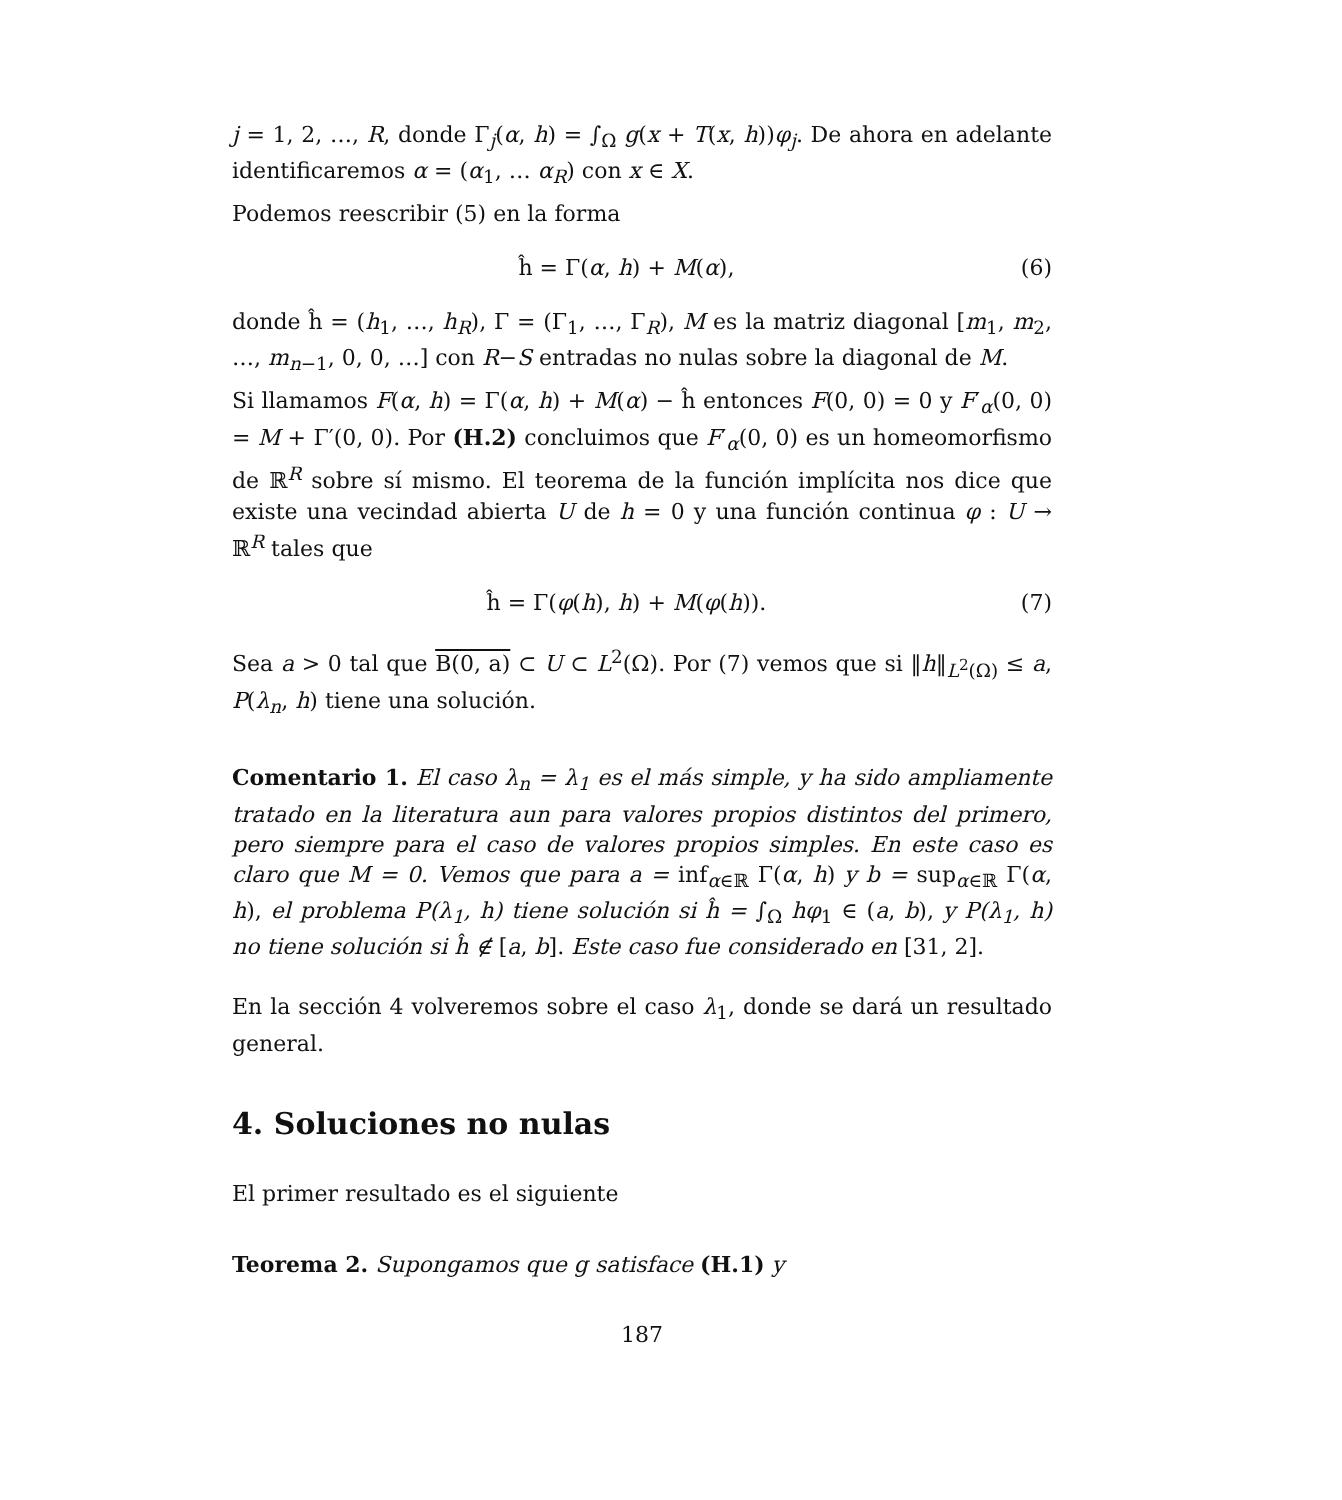j = 1, 2, …, R, donde Γ<sub>j</sub>(α, h) = ∫<sub>Ω</sub> g(x + T(x, h))φ<sub>j</sub>. De ahora en adelante identificaremos α = (α<sub>1</sub>, … α<sub>R</sub>) con x ∈ X.
Podemos reescribir (5) en la forma
ĥ = Γ(α, h) + M(α), (6)
donde ĥ = (h<sub>1</sub>, …, h<sub>R</sub>), Γ = (Γ<sub>1</sub>, …, Γ<sub>R</sub>), M es la matriz diagonal [m<sub>1</sub>, m<sub>2</sub>, …, m<sub>n−1</sub>, 0, 0, …] con R−S entradas no nulas sobre la diagonal de M.
Si llamamos F(α, h) = Γ(α, h) + M(α) − ĥ entonces F(0, 0) = 0 y F′<sub>α</sub>(0, 0) = M + Γ′(0, 0). Por (H.2) concluimos que F′<sub>α</sub>(0, 0) es un homeomorfismo de ℝ<sup>R</sup> sobre sí mismo. El teorema de la función implícita nos dice que existe una vecindad abierta U de h = 0 y una función continua φ : U → ℝ<sup>R</sup> tales que
ĥ = Γ(φ(h), h) + M(φ(h)). (7)
Sea a > 0 tal que B(0, a) ⊂ U ⊂ L<sup>2</sup>(Ω). Por (7) vemos que si ‖h‖<sub>L<sup>2</sup>(Ω)</sub> ≤ a, P(λ<sub>n</sub>, h) tiene una solución.
Comentario 1. El caso λ<sub>n</sub> = λ<sub>1</sub> es el más simple, y ha sido ampliamente tratado en la literatura aun para valores propios distintos del primero, pero siempre para el caso de valores propios simples. En este caso es claro que M = 0. Vemos que para a = inf<sub>α∈ℝ</sub> Γ(α, h) y b = sup<sub>α∈ℝ</sub> Γ(α, h), el problema P(λ<sub>1</sub>, h) tiene solución si ĥ = ∫<sub>Ω</sub> hφ<sub>1</sub> ∈ (a, b), y P(λ<sub>1</sub>, h) no tiene solución si ĥ ∉ [a, b]. Este caso fue considerado en [31, 2].
En la sección 4 volveremos sobre el caso λ<sub>1</sub>, donde se dará un resultado general.
4. Soluciones no nulas
El primer resultado es el siguiente
Teorema 2. Supongamos que g satisface (H.1) y
187